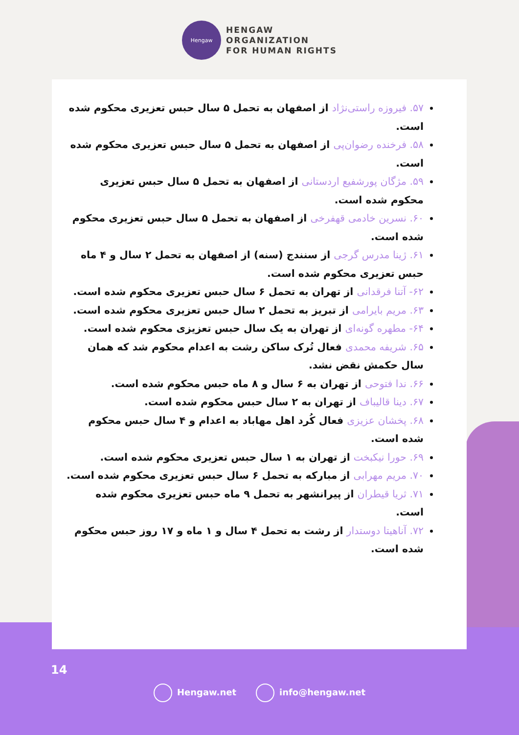Hengaw
HENGAW
ORGANIZATION
FOR HUMAN RIGHTS
۵۷. فیروزه راستی‌نژاد از اصفهان به تحمل ۵ سال حبس تعزیری محکوم شده است.
۵۸. فرخنده رضوان‌پی از اصفهان به تحمل ۵ سال حبس تعزیری محکوم شده است.
۵۹. مژگان پورشفیع اردستانی از اصفهان به تحمل ۵ سال حبس تعزیری محکوم شده است.
۶۰. نسرین خادمی قهفرخی از اصفهان به تحمل ۵ سال حبس تعزیری محکوم شده است.
۶۱. ژینا مدرس گرجی از سنندج (سنه) از اصفهان به تحمل ۲ سال و ۴ ماه حبس تعزیری محکوم شده است.
۶۲- آتنا فرقدانی از تهران به تحمل ۶ سال حبس تعزیری محکوم شده است.
۶۳. مریم بایرامی از تبریز به تحمل ۲ سال حبس تعزیری محکوم شده است.
۶۴- مطهره گونه‌ای از تهران به یک سال حبس تعزیزی محکوم شده است.
۶۵. شریفه محمدی فعال تُرک ساکن رشت به اعدام محکوم شد که همان سال حکمش نقض نشد.
۶۶. ندا فتوحی از تهران به ۶ سال و ۸ ماه حبس محکوم شده است.
۶۷. دینا قالیباف از تهران به ۲ سال حبس محکوم شده است.
۶۸. پخشان عزیزی فعال کُرد اهل مهاباد به اعدام و ۴ سال حبس محکوم شده است.
۶۹. حورا نیکبخت از تهران به ۱ سال حبس تعزیری محکوم شده است.
۷۰. مریم مهرابی از مبارکه به تحمل ۶ سال حبس تعزیری محکوم شده است.
۷۱. ثریا قیطران از پیرانشهر به تحمل ۹ ماه حبس تعزیری محکوم شده است.
۷۲. آناهیتا دوستدار از رشت به تحمل ۴ سال و ۱ ماه و ۱۷ روز حبس محکوم شده است.
14
Hengaw.net info@hengaw.net